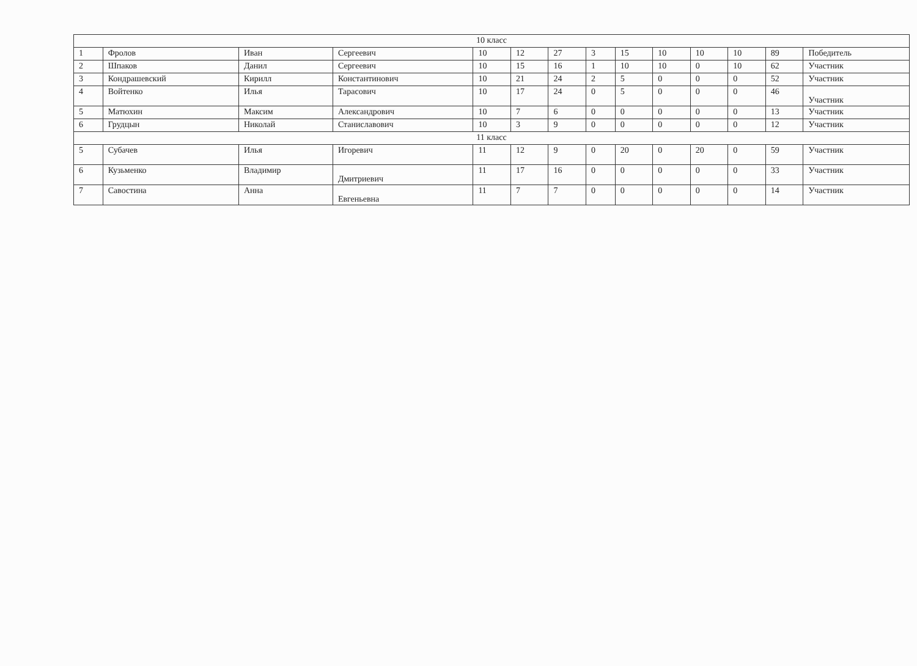| 10 класс | | | | | | | | | | | | | |
| 1 | Фролов | Иван | Сергеевич | 10 | 12 | 27 | 3 | 15 | 10 | 10 | 10 | 89 | Победитель |
| 2 | Шпаков | Данил | Сергеевич | 10 | 15 | 16 | 1 | 10 | 10 | 0 | 10 | 62 | Участник |
| 3 | Кондрашевский | Кирилл | Константинович | 10 | 21 | 24 | 2 | 5 | 0 | 0 | 0 | 52 | Участник |
| 4 | Войтенко | Илья | Тарасович | 10 | 17 | 24 | 0 | 5 | 0 | 0 | 0 | 46 | Участник |
| 5 | Матюхин | Максим | Александрович | 10 | 7 | 6 | 0 | 0 | 0 | 0 | 0 | 13 | Участник |
| 6 | Грудцын | Николай | Станиславович | 10 | 3 | 9 | 0 | 0 | 0 | 0 | 0 | 12 | Участник |
| 11 класс | | | | | | | | | | | | | |
| 5 | Субачев | Илья | Игоревич | 11 | 12 | 9 | 0 | 20 | 0 | 20 | 0 | 59 | Участник |
| 6 | Кузьменко | Владимир | Дмитриевич | 11 | 17 | 16 | 0 | 0 | 0 | 0 | 0 | 33 | Участник |
| 7 | Савостина | Анна | Евгеньевна | 11 | 7 | 7 | 0 | 0 | 0 | 0 | 0 | 14 | Участник |